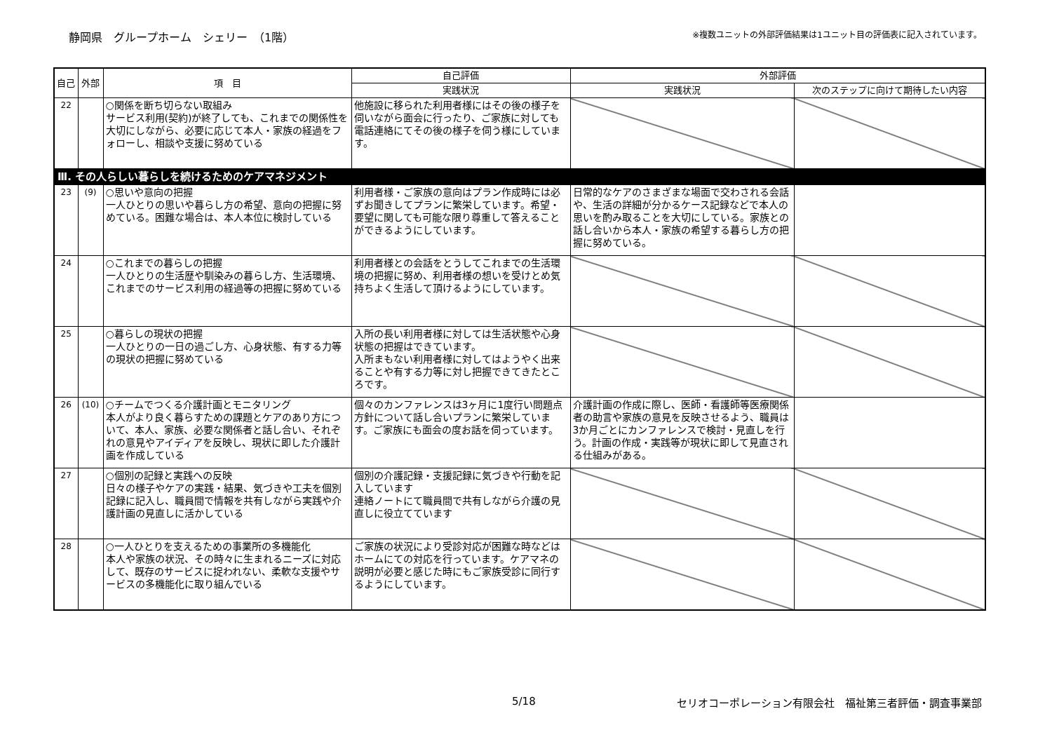静岡県　グループホーム　シェリー　（1階）
※複数ユニットの外部評価結果は1ユニット目の評価表に記入されています。
| 自己 | 外部 | 項 目 | 自己評価 | 外部評価 | |
| --- | --- | --- | --- | --- | --- |
| | | | 実践状況 | 実践状況 | 次のステップに向けて期待したい内容 |
| 22 | | ○関係を断ち切らない取組み サービス利用(契約)が終了しても、これまでの関係性を大切にしながら、必要に応じて本人・家族の経過をフォローし、相談や支援に努めている | 他施設に移られた利用者様にはその後の様子を伺いながら面会に行ったり、ご家族に対しても電話連絡にてその後の様子を伺う様にしています。 | | |
| Ⅲ. その人らしい暮らしを続けるためのケアマネジメント | | | | | |
| 23 | (9) | ○思いや意向の把握 一人ひとりの思いや暮らし方の希望、意向の把握に努めている。困難な場合は、本人本位に検討している | 利用者様・ご家族の意向はプラン作成時には必ずお聞きしてプランに繁栄しています。希望・要望に関しても可能な限り尊重して答えることができるようにしています。 | 日常的なケアのさまざまな場面で交わされる会話や、生活の詳細が分かるケース記録などで本人の思いを酌み取ることを大切にしている。家族との話し合いから本人・家族の希望する暮らし方の把握に努めている。 | |
| 24 | | ○これまでの暮らしの把握 一人ひとりの生活歴や馴染みの暮らし方、生活環境、これまでのサービス利用の経過等の把握に努めている | 利用者様との会話をとうしてこれまでの生活環境の把握に努め、利用者様の想いを受けとめ気持ちよく生活して頂けるようにしています。 | | |
| 25 | | ○暮らしの現状の把握 一人ひとりの一日の過ごし方、心身状態、有する力等の現状の把握に努めている | 入所の長い利用者様に対しては生活状態や心身状態の把握はできています。 入所まもない利用者様に対してはようやく出来ることや有する力等に対し把握できてきたところです。 | | |
| 26 | (10) | ○チームでつくる介護計画とモニタリング 本人がより良く暮らすための課題とケアのあり方について、本人、家族、必要な関係者と話し合い、それぞれの意見やアイディアを反映し、現状に即した介護計画を作成している | 個々のカンファレンスは3ヶ月に1度行い問題点方針について話し合いプランに繁栄しています。ご家族にも面会の度お話を伺っています。 | 介護計画の作成に際し、医師・看護師等医療関係者の助言や家族の意見を反映させるよう、職員は3か月ごとにカンファレンスで検討・見直しを行う。計画の作成・実践等が現状に即して見直される仕組みがある。 | |
| 27 | | ○個別の記録と実践への反映 日々の様子やケアの実践・結果、気づきや工夫を個別記録に記入し、職員間で情報を共有しながら実践や介護計画の見直しに活かしている | 個別の介護記録・支援記録に気づきや行動を記入しています 連絡ノートにて職員間で共有しながら介護の見直しに役立てています | | |
| 28 | | ○一人ひとりを支えるための事業所の多機能化 本人や家族の状況、その時々に生まれるニーズに対応して、既存のサービスに捉われない、柔軟な支援やサービスの多機能化に取り組んでいる | ご家族の状況により受診対応が困難な時などはホームにての対応を行っています。ケアマネの説明が必要と感じた時にもご家族受診に同行するようにしています。 | | |
5/18 セリオコーポレーション有限会社　福祉第三者評価・調査事業部